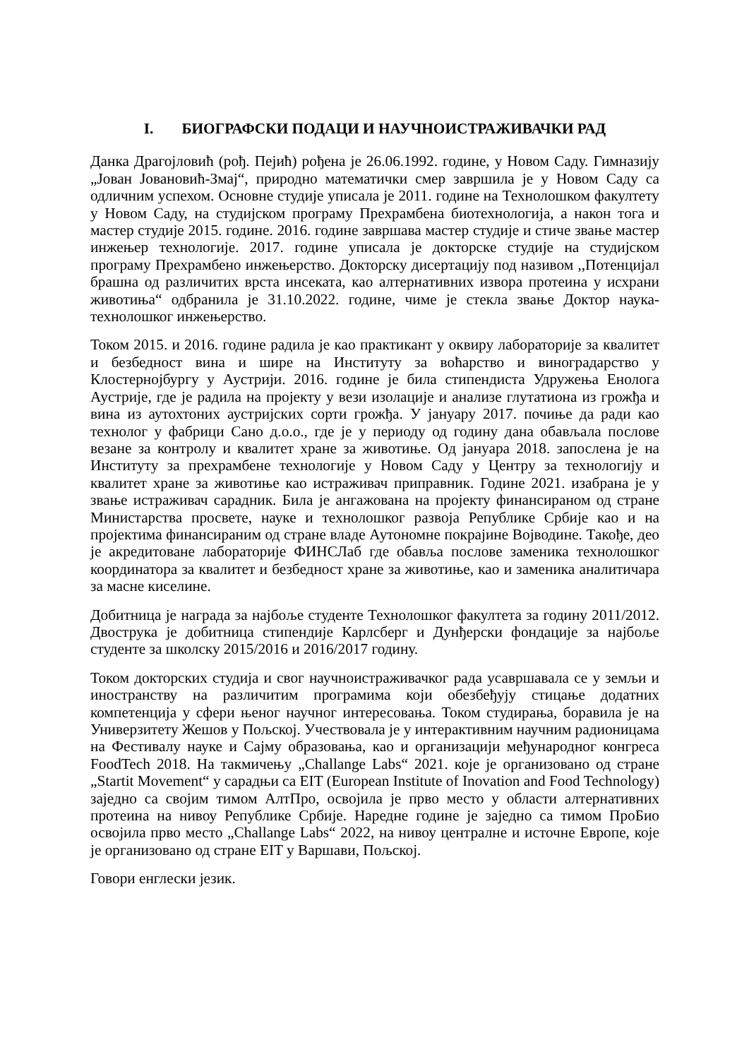I. БИОГРАФСКИ ПОДАЦИ И НАУЧНОИСТРАЖИВАЧКИ РАД
Данка Драгојловић (рођ. Пејић) рођена је 26.06.1992. године, у Новом Саду. Гимназију „Јован Јовановић-Змај“, природно математички смер завршила је у Новом Саду са одличним успехом. Основне студије уписала је 2011. године на Технолошком факултету у Новом Саду, на студијском програму Прехрамбена биотехнологија, а након тога и мастер студије 2015. године. 2016. године завршава мастер студије и стиче звање мастер инжењер технологије. 2017. године уписала је докторске студије на студијском програму Прехрамбено инжењерство. Докторску дисертацију под називом ,,Потенцијал брашна од различитих врста инсеката, као алтернативних извора протеина у исхрани животиња“ одбранила је 31.10.2022. године, чиме је стекла звање Доктор наука-технолошког инжењерство.
Током 2015. и 2016. године радила је као практикант у оквиру лабораторије за квалитет и безбедност вина и шире на Институту за воћарство и виноградарство у Клостернојбургу у Аустрији. 2016. године је била стипендиста Удружења Енолога Аустрије, где је радила на пројекту у вези изолације и анализе глутатиона из грожђа и вина из аутохтоних аустријских сорти грожђа. У јануару 2017. почиње да ради као технолог у фабрици Сано д.о.о., где је у периоду од годину дана обављала послове везане за контролу и квалитет хране за животиње. Од јануара 2018. запослена је на Институту за прехрамбене технологије у Новом Саду у Центру за технологију и квалитет хране за животиње као истраживач приправник. Године 2021. изабрана је у звање истраживач сарадник. Била је ангажована на пројекту финансираном од стране Министарства просвете, науке и технолошког развоја Републике Србије као и на пројектима финансираним од стране владе Аутономне покрајине Војводине. Такође, део је акредитоване лабораторије ФИНСЛаб где обавља послове заменика технолошког координатора за квалитет и безбедност хране за животиње, као и заменика аналитичара за масне киселине.
Добитница је награда за најбоље студенте Технолошког факултета за годину 2011/2012. Двострука је добитница стипендије Карлсберг и Дунђерски фондације за најбоље студенте за школску 2015/2016 и 2016/2017 годину.
Током докторских студија и свог научноистраживачког рада усавршавала се у земљи и иностранству на различитим програмима који обезбеђују стицање додатних компетенција у сфери њеног научног интересовања. Током студирања, боравила је на Универзитету Жешов у Пољској. Учествовала је у интерактивним научним радионицама на Фестивалу науке и Сајму образовања, као и организацији међународног конгреса FoodTech 2018. На такмичењу „Challange Labs“ 2021. које је организовано од стране „Startit Movement“ у сарадњи са EIT (European Institute of Inovation and Food Technology) заједно са својим тимом АлтПро, освојила је прво место у области алтернативних протеина на нивоу Републике Србије. Наредне године је заједно са тимом ПроБио освојила прво место „Challange Labs“ 2022, на нивоу централне и источне Европе, које је организовано од стране EIT у Варшави, Пољској.
Говори енглески језик.